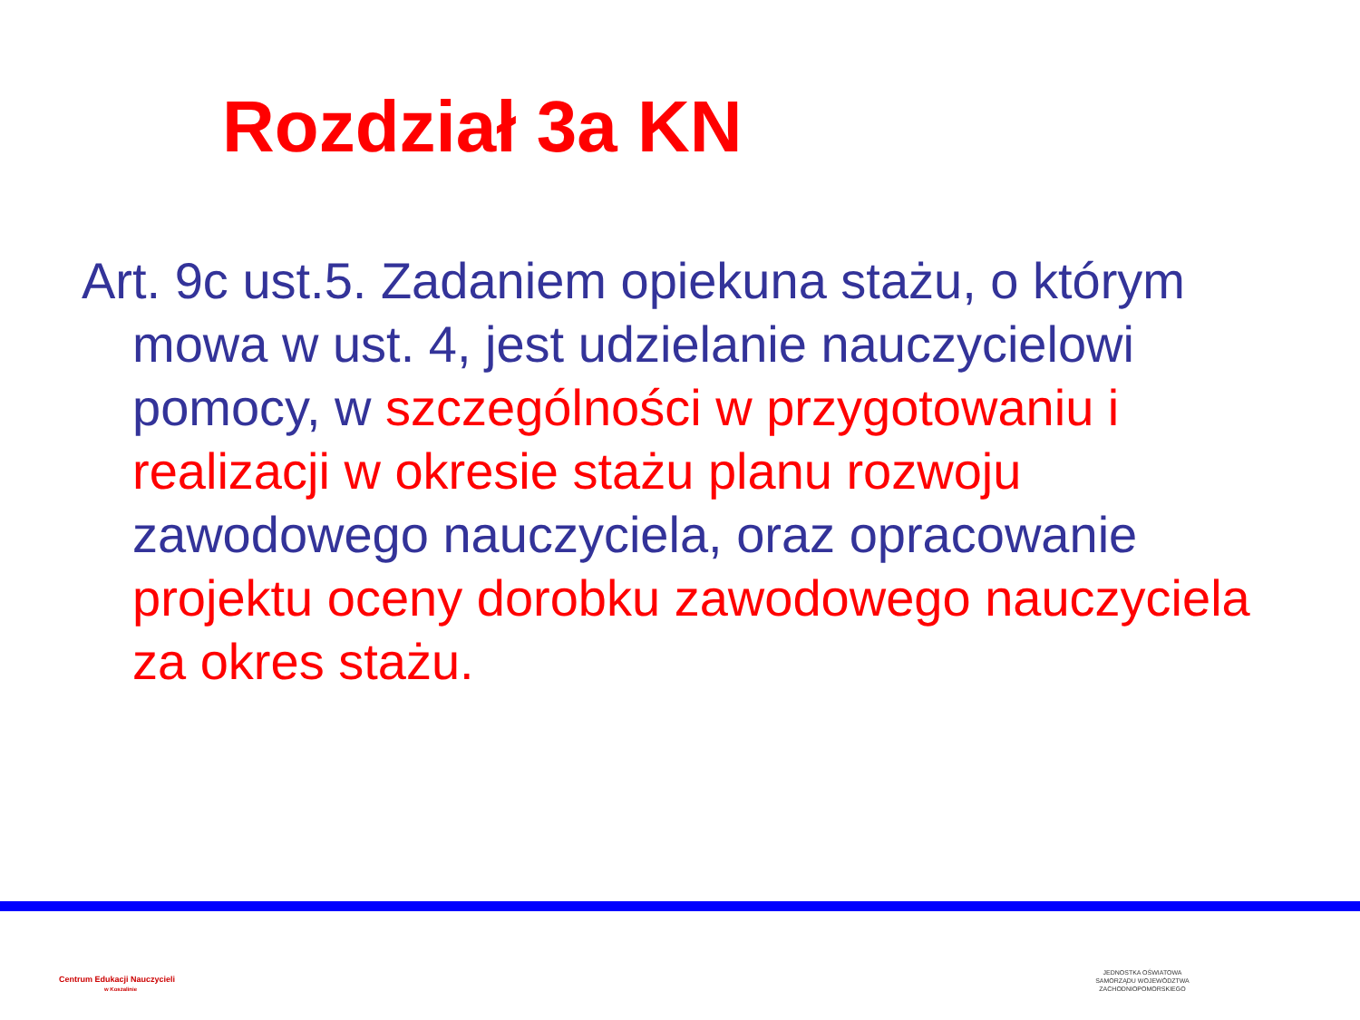Rozdział 3a KN
Art. 9c ust.5. Zadaniem opiekuna stażu, o którym mowa w ust. 4, jest udzielanie nauczycielowi pomocy, w szczególności w przygotowaniu i realizacji w okresie stażu planu rozwoju zawodowego nauczyciela, oraz opracowanie projektu oceny dorobku zawodowego nauczyciela za okres stażu.
Centrum Edukacji Nauczycieli
w Koszalinie
JEDNOSTKA OŚWIATOWA SAMORZĄDU WOJEWÓDZTWA ZACHODNIOPOMORSKIEGO